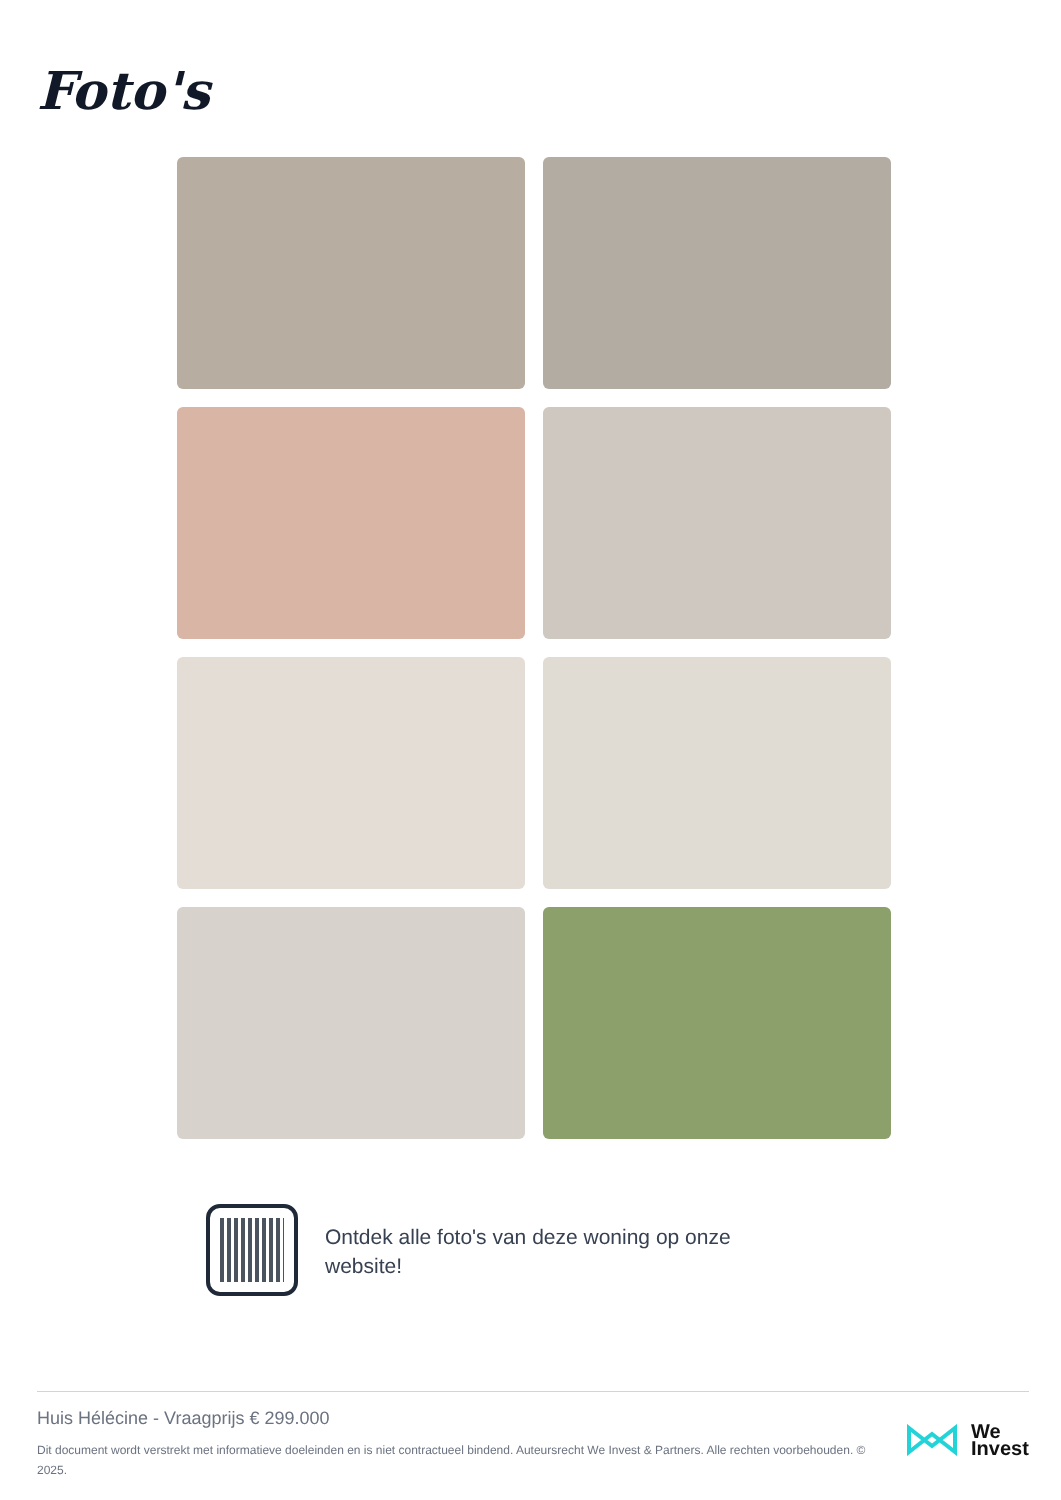Foto's
Ontdek alle foto's van deze woning op onze website!
Huis Hélécine - Vraagprijs € 299.000
Dit document wordt verstrekt met informatieve doeleinden en is niet contractueel bindend. Auteursrecht We Invest & Partners. Alle rechten voorbehouden. © 2025.
We
Invest